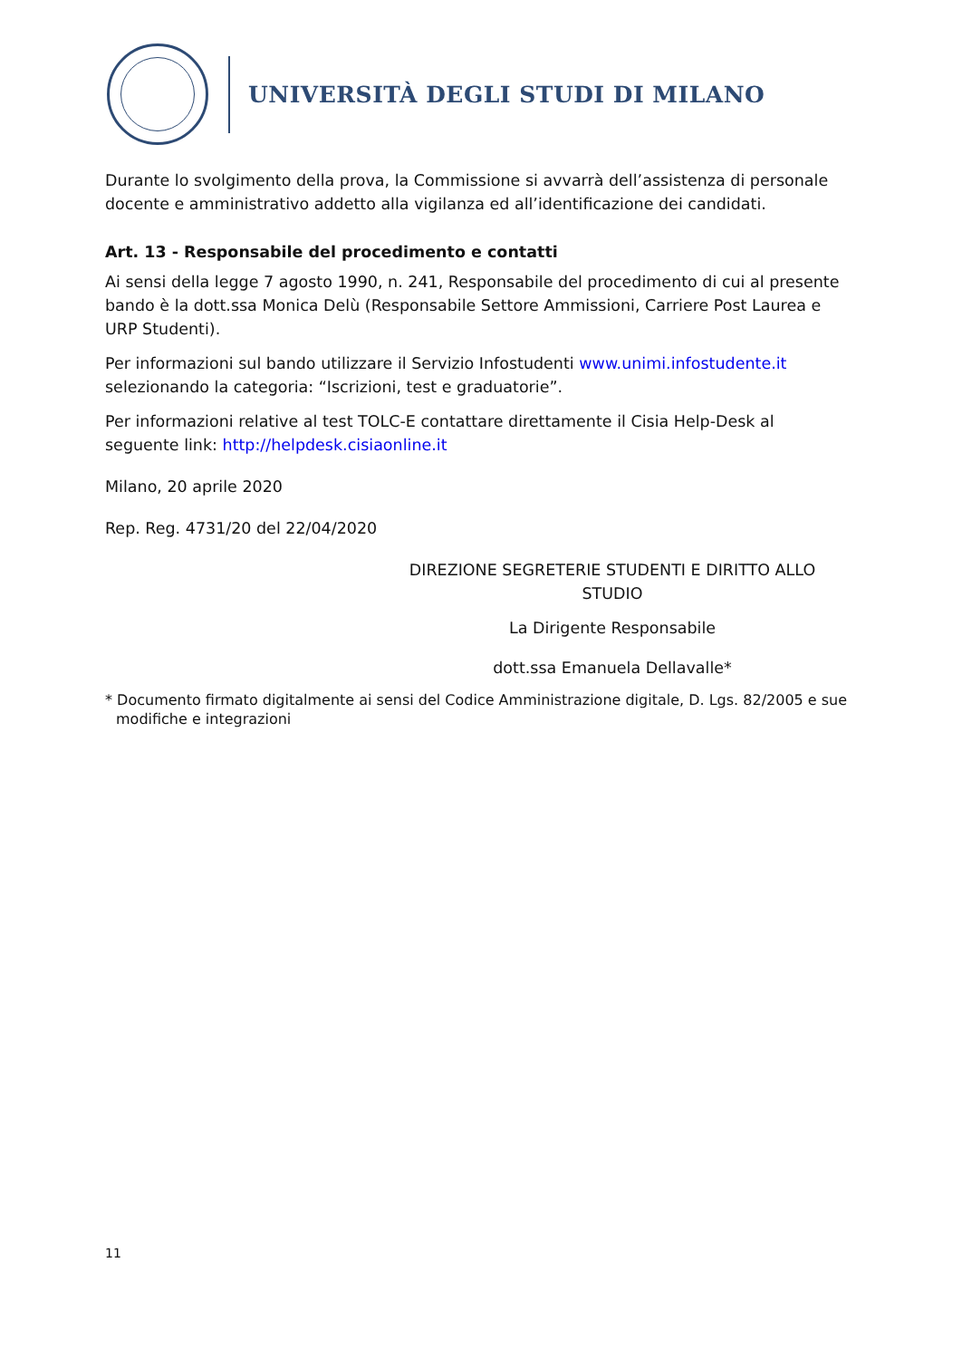UNIVERSITÀ DEGLI STUDI DI MILANO
Durante lo svolgimento della prova, la Commissione si avvarrà dell’assistenza di personale docente e amministrativo addetto alla vigilanza ed all’identificazione dei candidati.
Art. 13 - Responsabile del procedimento e contatti
Ai sensi della legge 7 agosto 1990, n. 241, Responsabile del procedimento di cui al presente bando è la dott.ssa Monica Delù (Responsabile Settore Ammissioni, Carriere Post Laurea e URP Studenti).
Per informazioni sul bando utilizzare il Servizio Infostudenti www.unimi.infostudente.it selezionando la categoria: “Iscrizioni, test e graduatorie”.
Per informazioni relative al test TOLC-E contattare direttamente il Cisia Help-Desk al seguente link: http://helpdesk.cisiaonline.it
Milano, 20 aprile 2020
Rep. Reg. 4731/20 del 22/04/2020
DIREZIONE SEGRETERIE STUDENTI E DIRITTO ALLO STUDIO
La Dirigente Responsabile
dott.ssa Emanuela Dellavalle*
* Documento firmato digitalmente ai sensi del Codice Amministrazione digitale, D. Lgs. 82/2005 e sue modifiche e integrazioni
11